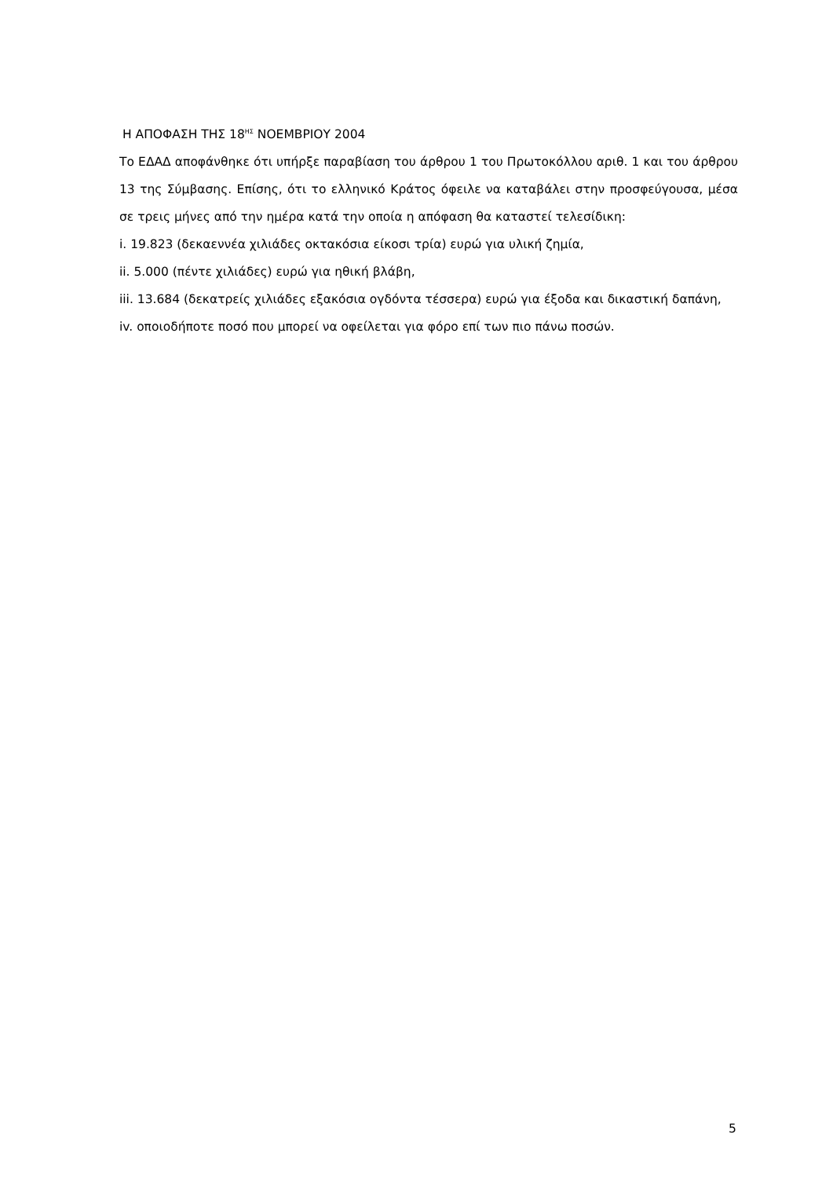Η ΑΠΟΦΑΣΗ ΤΗΣ 18<sup>ΗΣ</sup> ΝΟΕΜΒΡΙΟΥ 2004
Το ΕΔΑΔ αποφάνθηκε ότι υπήρξε παραβίαση του άρθρου 1 του Πρωτοκόλλου αριθ. 1 και του άρθρου 13 της Σύμβασης. Επίσης, ότι το ελληνικό Κράτος όφειλε να καταβάλει στην προσφεύγουσα, μέσα σε τρεις μήνες από την ημέρα κατά την οποία η απόφαση θα καταστεί τελεσίδικη:
i. 19.823 (δεκαεννέα χιλιάδες οκτακόσια είκοσι τρία) ευρώ για υλική ζημία,
ii. 5.000 (πέντε χιλιάδες) ευρώ για ηθική βλάβη,
iii. 13.684 (δεκατρείς χιλιάδες εξακόσια ογδόντα τέσσερα) ευρώ για έξοδα και δικαστική δαπάνη,
iv. οποιοδήποτε ποσό που μπορεί να οφείλεται για φόρο επί των πιο πάνω ποσών.
5